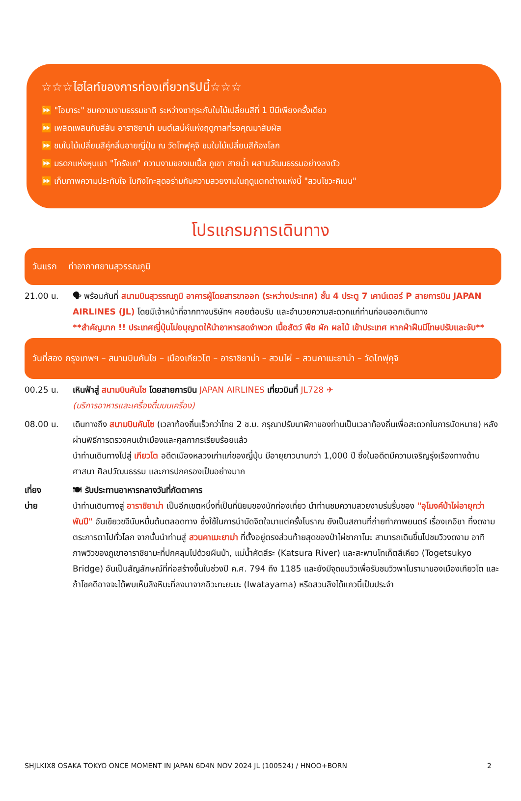☆☆☆ไฮไลท์ของการท่องเที่ยวทริปนี้☆☆☆
⏩ "โอบาระ" ชมความงามธรรมชาติ ระหว่างซากุระกับใบไม้เปลี่ยนสีที่ 1 ปีมีเพียงครั้งเดียว
⏩ เพลิดเพลินกับสีสัน อาราชิยาม่า มนต์เสน่ห์แห่งฤดูกาลที่รอคุณมาสัมผัส
⏩ ชมใบไม้เปลี่ยนสีคู่กลิ่นอายญี่ปุ่น ณ วัดโทฟุคุจิ ชมใบไม้เปลี่ยนสีก้องโลก
⏩ มรดกแห่งหุบเขา "โครังเค" ความงามของเมเปิ้ล ภูเขา สายน้ำ ผสานวัฒนธรรมอย่างลงตัว
⏩ เก็บภาพความประทับใจ ใบกิงโกะสุดอร่ามกับความสวยงามในฤดูแตกต่างแห่งนี้ "สวนโชวะคิเนน"
โปรแกรมการเดินทาง
วันแรก ท่าอากาศยานสุวรรณภูมิ
21.00 น. 🗣 พร้อมกันที่ สนามบินสุวรรณภูมิ อาคารผู้โดยสารขาออก (ระหว่างประเทศ) ชั้น 4 ประตู 7 เคาน์เตอร์ P สายการบิน JAPAN AIRLINES (JL) โดยมีเจ้าหน้าที่จากทางบริษัทฯ คอยต้อนรับ และอำนวยความสะดวกแก่ท่านก่อนออกเดินทาง
**สำคัญมาก !! ประเทศญี่ปุ่นไม่อนุญาตให้นำอาหารสดจำพวก เนื้อสัตว์ พืช ผัก ผลไม้ เข้าประเทศ หากฝ่าฝืนมีโทษปรับและจับ**
วันที่สอง กรุงเทพฯ – สนามบินคันไซ – เมืองเกียวโต – อาราชิยาม่า – สวนไผ่ – สวนคาเมะยาม่า – วัดโทฟุคุจิ
00.25 น. เหินฟ้าสู่ สนามบินคันไซ โดยสายการบิน JAPAN AIRLINES เที่ยวบินที่ JL728 ✈
(บริการอาหารและเครื่องดื่มบนเครื่อง)
08.00 น. เดินทางถึง สนามบินคันไซ (เวลาท้องถิ่นเร็วกว่าไทย 2 ช.ม. กรุณาปรับนาฬิกาของท่านเป็นเวลาท้องถิ่นเพื่อสะดวกในการนัดหมาย) หลังผ่านพิธีการตรวจคนเข้าเมืองและศุลกากรเรียบร้อยแล้ว
นำท่านเดินทางไปสู่ เกียวโต อดีตเมืองหลวงเก่าแก่ของญี่ปุ่น มีอายุยาวนานกว่า 1,000 ปี ซึ่งในอดีตมีความเจริญรุ่งเรืองทางด้านศาสนา ศิลปวัฒนธรรม และการปกครองเป็นอย่างมาก
เที่ยง
บ่าย
🍽 รับประทานอาหารกลางวันที่ภัตตาคาร
นำท่านเดินทางสู่ อาราชิยาม่า เป็นอีกเขตหนึ่งที่เป็นที่นิยมของนักท่องเที่ยว นำท่านชมความสวยงามร่มรื่นของ "อุโมงค์ป่าไผ่อายุกว่าพันปี" อันเขียวขจีนับหมื่นต้นตลอดทาง ซึ่งใช้ในการบำบัดจิตใจมาแต่ครั้งโบราณ ยังเป็นสถานที่ถ่ายทำภาพยนตร์ เรื่องเกอิชา ที่งดงามตระการตาไปทั่วโลก จากนั้นนำท่านสู่ สวนคาเมะยาม่า ที่ตั้งอยู่ตรงส่วนท้ายสุดของป่าไผ่ซากาโนะ สามารถเดินขึ้นไปชมวิวงดงาม อาทิ ภาพวิวของภูเขาอาราชิยามะที่ปกคลุมไปด้วยผืนป่า, แม่น้ำคัตสึระ (Katsura River) และสะพานโทเก็ตสึเคียว (Togetsukyo Bridge) อันเป็นสัญลักษณ์ที่ก่อสร้างขึ้นในช่วงปี ค.ศ. 794 ถึง 1185 และยังมีจุดชมวิวเพื่อรับชมวิวพาโนรามาของเมืองเกียวโต และถ้าโชคดีอาจจะได้พบเห็นลิงหิมะที่ลงมาจากอิวะทะยะมะ (Iwatayama) หรือสวนลิงได้แถวนี้เป็นประจำ
SHJLKIX8 OSAKA TOKYO ONCE MOMENT IN JAPAN 6D4N NOV 2024 JL (100524) / HNOO+BORN 2